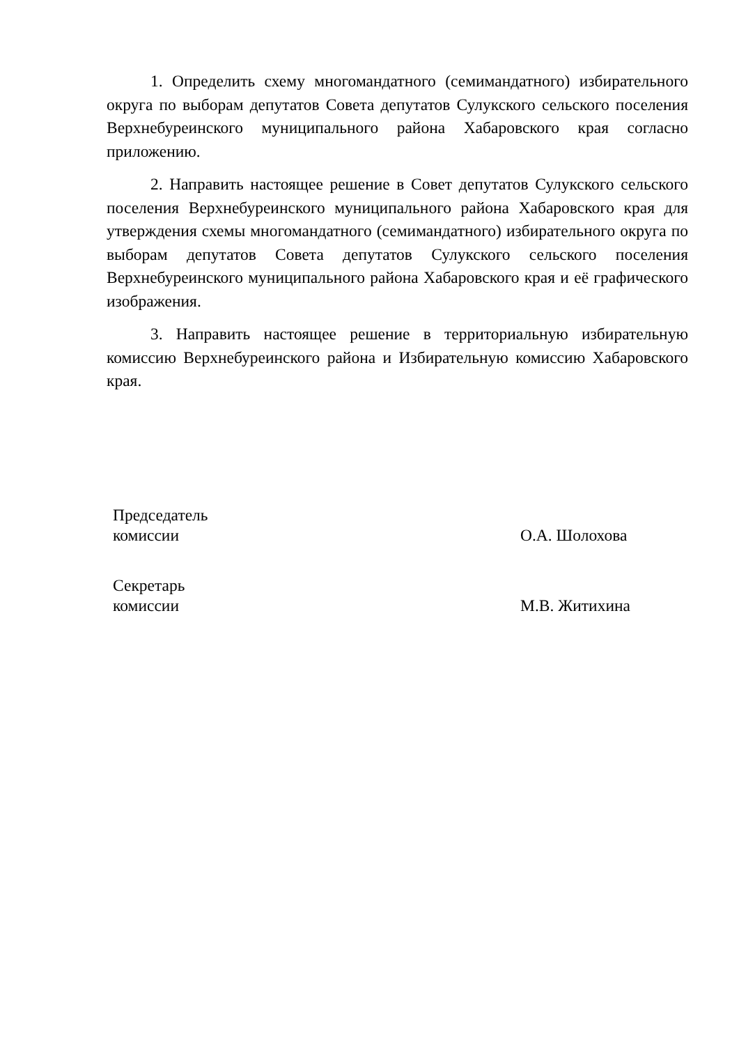1. Определить схему многомандатного (семимандатного) избирательного округа по выборам депутатов Совета депутатов Сулукского сельского поселения Верхнебуреинского муниципального района Хабаровского края согласно приложению.
2. Направить настоящее решение в Совет депутатов Сулукского сельского поселения Верхнебуреинского муниципального района Хабаровского края для утверждения схемы многомандатного (семимандатного) избирательного округа по выборам депутатов Совета депутатов Сулукского сельского поселения Верхнебуреинского муниципального района Хабаровского края и её графического изображения.
3. Направить настоящее решение в территориальную избирательную комиссию Верхнебуреинского района и Избирательную комиссию Хабаровского края.
Председатель
комиссии
О.А. Шолохова
Секретарь
комиссии
М.В. Житихина